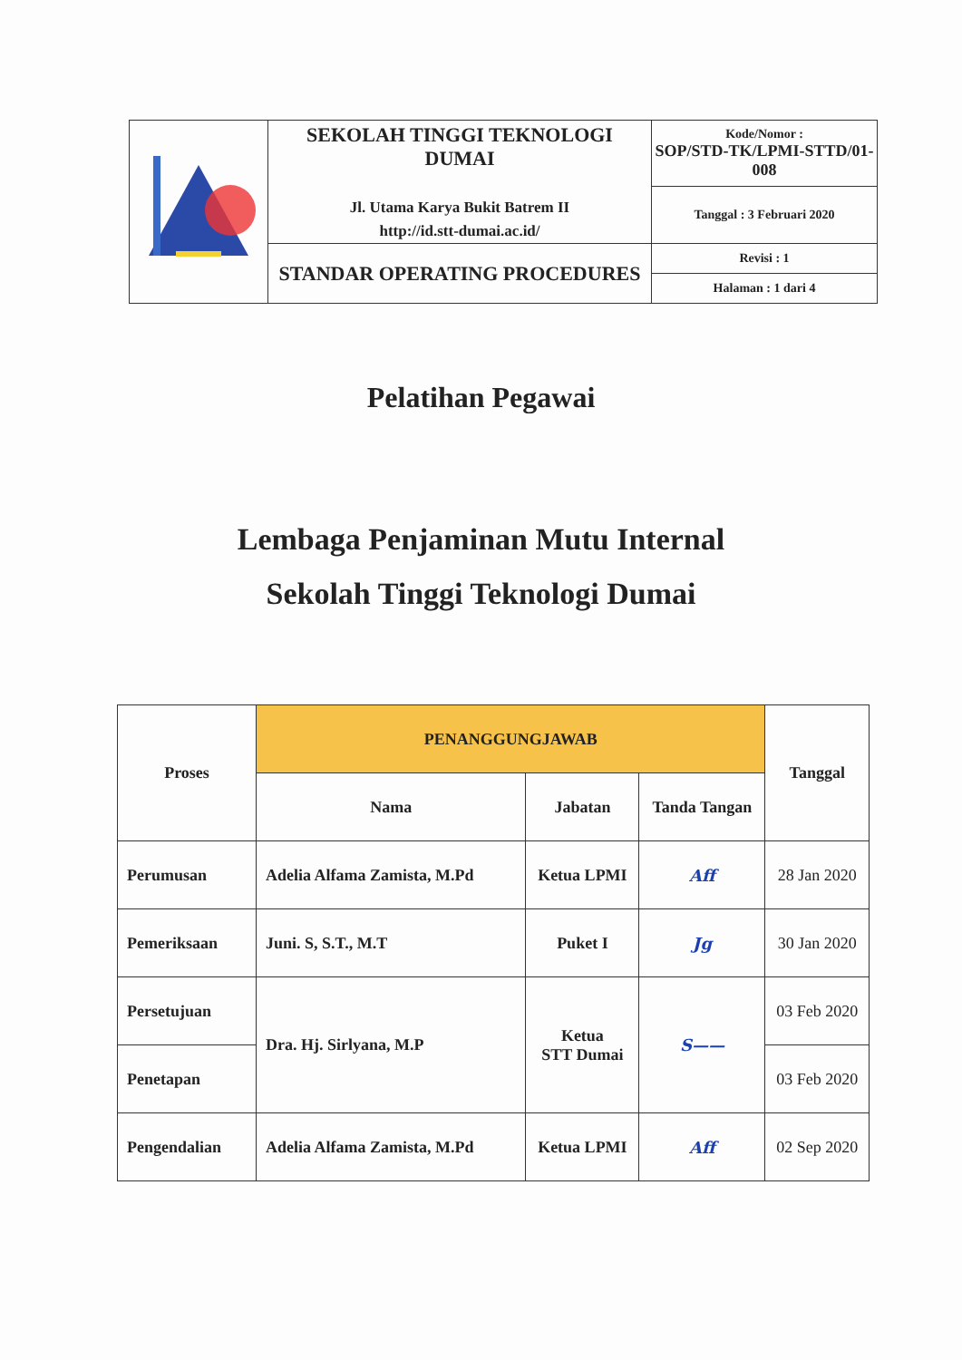| | SEKOLAH TINGGI TEKNOLOGI DUMAI Jl. Utama Karya Bukit Batrem II http://id.stt-dumai.ac.id/ | Kode/Nomor : SOP/STD-TK/LPMI-STTD/01-008 |
| | | Tanggal : 3 Februari 2020 |
| | STANDAR OPERATING PROCEDURES | Revisi : 1 |
| | | Halaman : 1 dari 4 |
Pelatihan Pegawai
Lembaga Penjaminan Mutu Internal
Sekolah Tinggi Teknologi Dumai
| Proses | PENANGGUNGJAWAB | | | Tanggal |
| --- | --- | --- | --- | --- |
| | Nama | Jabatan | Tanda Tangan | |
| Perumusan | Adelia Alfama Zamista, M.Pd | Ketua LPMI | Aff | 28 Jan 2020 |
| Pemeriksaan | Juni. S, S.T., M.T | Puket I | Jg | 30 Jan 2020 |
| Persetujuan | Dra. Hj. Sirlyana, M.P | Ketua STT Dumai | S—— | 03 Feb 2020 |
| Penetapan | | | | 03 Feb 2020 |
| Pengendalian | Adelia Alfama Zamista, M.Pd | Ketua LPMI | Aff | 02 Sep 2020 |